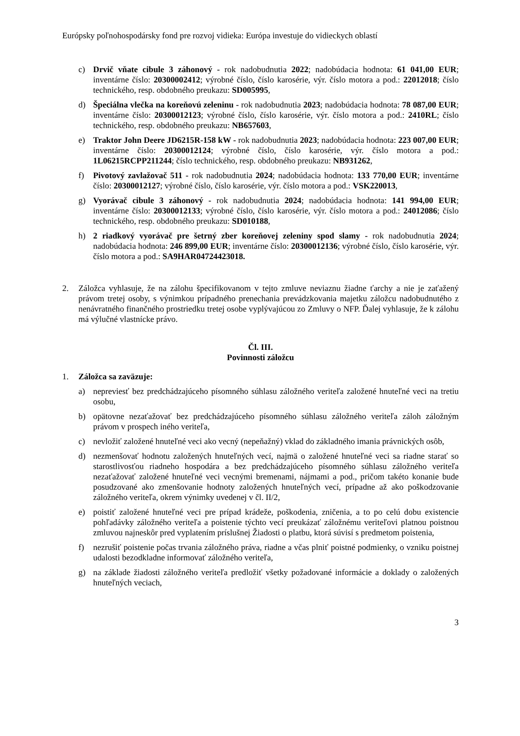Európsky poľnohospodársky fond pre rozvoj vidieka: Európa investuje do vidieckych oblastí
c) Drvič vňate cibule 3 záhonový - rok nadobudnutia 2022; nadobúdacia hodnota: 61 041,00 EUR; inventárne číslo: 20300002412; výrobné číslo, číslo karosérie, výr. číslo motora a pod.: 22012018; číslo technického, resp. obdobného preukazu: SD005995,
d) Špeciálna vlečka na koreňovú zeleninu - rok nadobudnutia 2023; nadobúdacia hodnota: 78 087,00 EUR; inventárne číslo: 20300012123; výrobné číslo, číslo karosérie, výr. číslo motora a pod.: 2410RL; číslo technického, resp. obdobného preukazu: NB657603,
e) Traktor John Deere JD6215R-158 kW - rok nadobudnutia 2023; nadobúdacia hodnota: 223 007,00 EUR; inventárne číslo: 20300012124; výrobné číslo, číslo karosérie, výr. číslo motora a pod.: 1L06215RCPP211244; číslo technického, resp. obdobného preukazu: NB931262,
f) Pivotový zavlažovač 511 - rok nadobudnutia 2024; nadobúdacia hodnota: 133 770,00 EUR; inventárne číslo: 20300012127; výrobné číslo, číslo karosérie, výr. číslo motora a pod.: VSK220013,
g) Vyorávač cibule 3 záhonový - rok nadobudnutia 2024; nadobúdacia hodnota: 141 994,00 EUR; inventárne číslo: 20300012133; výrobné číslo, číslo karosérie, výr. číslo motora a pod.: 24012086; číslo technického, resp. obdobného preukazu: SD010188,
h) 2 riadkový vyorávač pre šetrný zber koreňovej zeleniny spod slamy - rok nadobudnutia 2024; nadobúdacia hodnota: 246 899,00 EUR; inventárne číslo: 20300012136; výrobné číslo, číslo karosérie, výr. číslo motora a pod.: SA9HAR04724423018.
2. Záložca vyhlasuje, že na zálohu špecifikovanom v tejto zmluve neviaznu žiadne ťarchy a nie je zaťažený právom tretej osoby, s výnimkou prípadného prenechania prevádzkovania majetku záložcu nadobudnutého z nenávratného finančného prostriedku tretej osobe vyplývajúcou zo Zmluvy o NFP. Ďalej vyhlasuje, že k zálohu má výlučné vlastnícke právo.
Čl. III.
Povinnosti záložcu
1. Záložca sa zaväzuje:
a) nepreviesť bez predchádzajúceho písomného súhlasu záložného veriteľa založené hnuteľné veci na tretiu osobu,
b) opätovne nezaťažovať bez predchádzajúceho písomného súhlasu záložného veriteľa záloh záložným právom v prospech iného veriteľa,
c) nevložiť založené hnuteľné veci ako vecný (nepeňažný) vklad do základného imania právnických osôb,
d) nezmenšovať hodnotu založených hnuteľných vecí, najmä o založené hnuteľné veci sa riadne starať so starostlivosťou riadneho hospodára a bez predchádzajúceho písomného súhlasu záložného veriteľa nezaťažovať založené hnuteľné veci vecnými bremenami, nájmami a pod., pričom takéto konanie bude posudzované ako zmenšovanie hodnoty založených hnuteľných vecí, prípadne až ako poškodzovanie záložného veriteľa, okrem výnimky uvedenej v čl. II/2,
e) poistiť založené hnuteľné veci pre prípad krádeže, poškodenia, zničenia, a to po celú dobu existencie pohľadávky záložného veriteľa a poistenie týchto vecí preukázať záložnému veriteľovi platnou poistnou zmluvou najneskôr pred vyplatením príslušnej Žiadosti o platbu, ktorá súvisí s predmetom poistenia,
f) nezrušiť poistenie počas trvania záložného práva, riadne a včas plniť poistné podmienky, o vzniku poistnej udalosti bezodkladne informovať záložného veriteľa,
g) na základe žiadosti záložného veriteľa predložiť všetky požadované informácie a doklady o založených hnuteľných veciach,
3